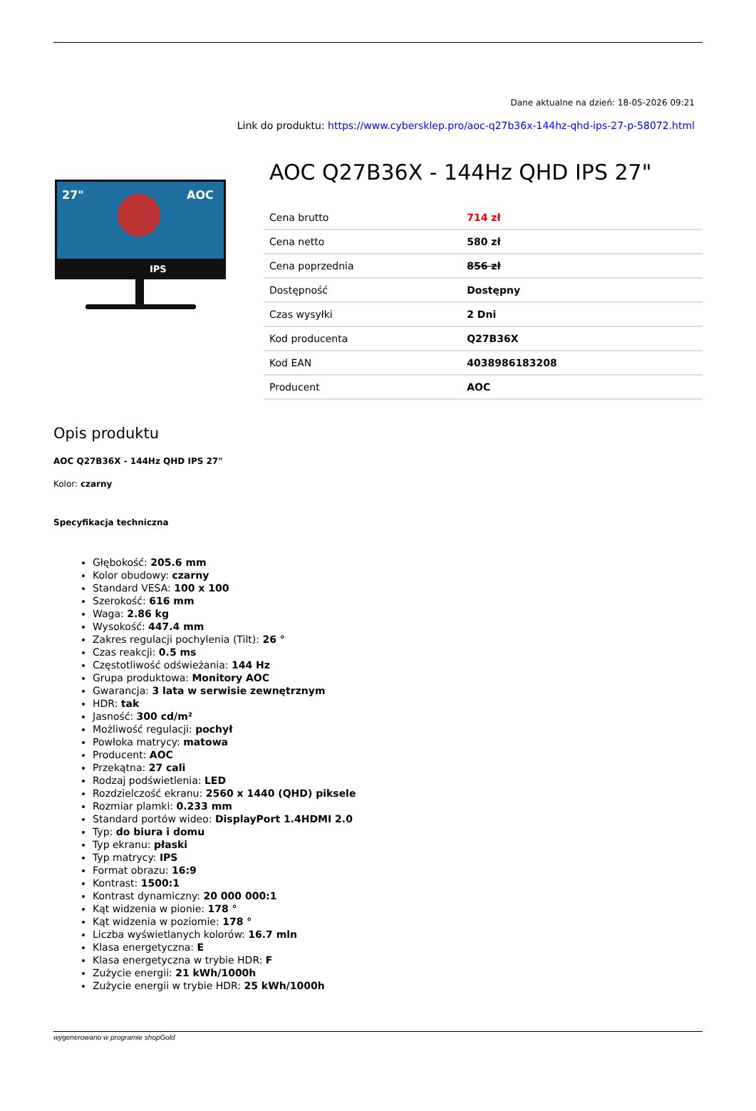Dane aktualne na dzień: 18-05-2026 09:21
Link do produktu: https://www.cybersklep.pro/aoc-q27b36x-144hz-qhd-ips-27-p-58072.html
27"
AOC
IPS
AOC Q27B36X - 144Hz QHD IPS 27"
| Cena brutto | 714 zł |
| Cena netto | 580 zł |
| Cena poprzednia | 856 zł |
| Dostępność | Dostępny |
| Czas wysyłki | 2 Dni |
| Kod producenta | Q27B36X |
| Kod EAN | 4038986183208 |
| Producent | AOC |
Opis produktu
AOC Q27B36X - 144Hz QHD IPS 27"
Kolor: czarny
Specyfikacja techniczna
Głębokość: 205.6 mm
Kolor obudowy: czarny
Standard VESA: 100 x 100
Szerokość: 616 mm
Waga: 2.86 kg
Wysokość: 447.4 mm
Zakres regulacji pochylenia (Tilt): 26 °
Czas reakcji: 0.5 ms
Częstotliwość odświeżania: 144 Hz
Grupa produktowa: Monitory AOC
Gwarancja: 3 lata w serwisie zewnętrznym
HDR: tak
Jasność: 300 cd/m²
Możliwość regulacji: pochył
Powłoka matrycy: matowa
Producent: AOC
Przekątna: 27 cali
Rodzaj podświetlenia: LED
Rozdzielczość ekranu: 2560 x 1440 (QHD) piksele
Rozmiar plamki: 0.233 mm
Standard portów wideo: DisplayPort 1.4HDMI 2.0
Typ: do biura i domu
Typ ekranu: płaski
Typ matrycy: IPS
Format obrazu: 16:9
Kontrast: 1500:1
Kontrast dynamiczny: 20 000 000:1
Kąt widzenia w pionie: 178 °
Kąt widzenia w poziomie: 178 °
Liczba wyświetlanych kolorów: 16.7 mln
Klasa energetyczna: E
Klasa energetyczna w trybie HDR: F
Zużycie energii: 21 kWh/1000h
Zużycie energii w trybie HDR: 25 kWh/1000h
wygenerowano w programie shopGold